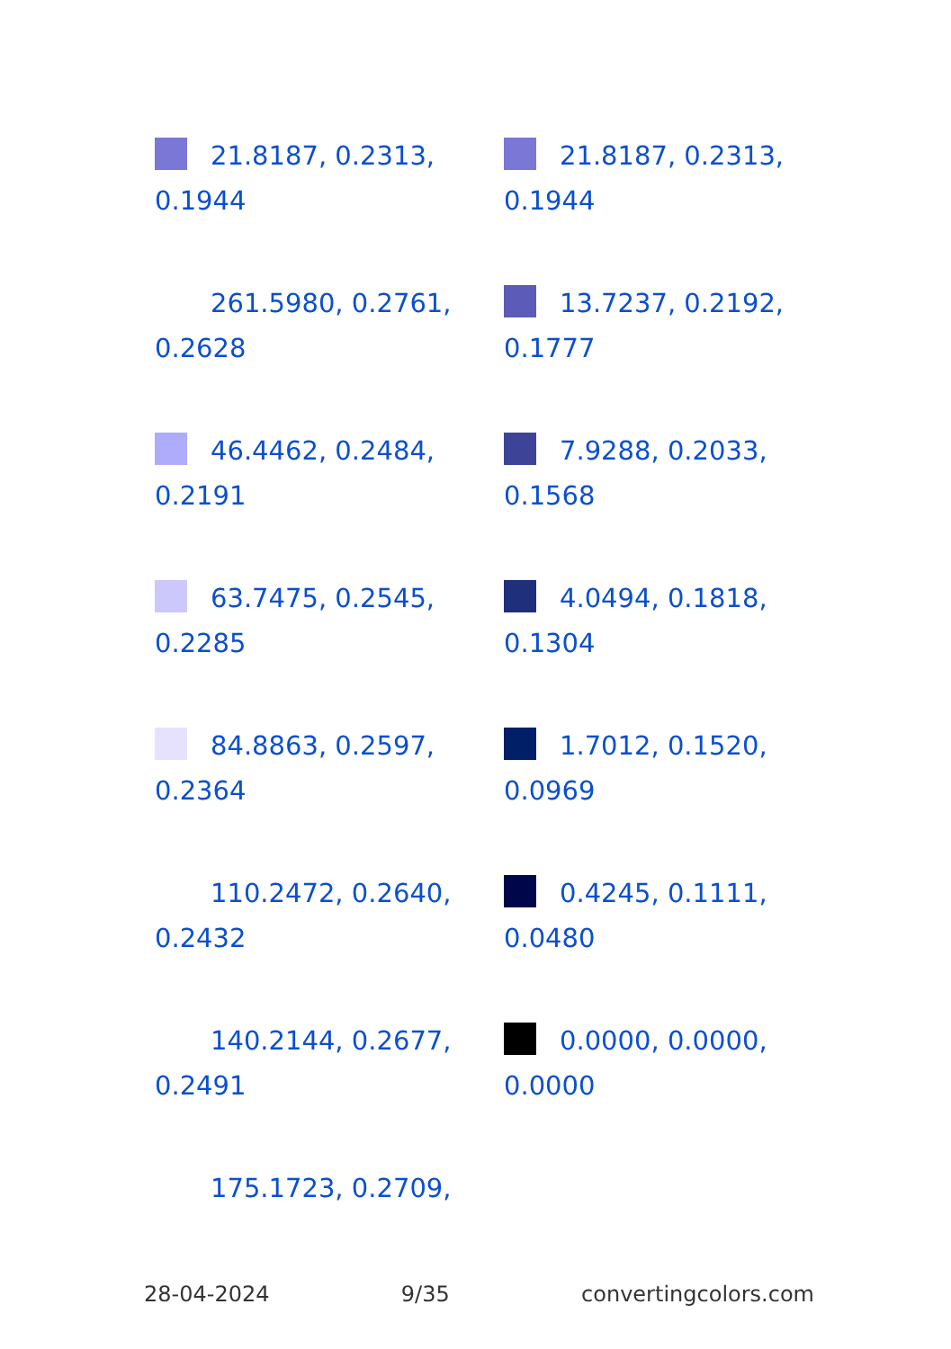21.8187, 0.2313, 0.1944
21.8187, 0.2313, 0.1944
261.5980, 0.2761, 0.2628
13.7237, 0.2192, 0.1777
46.4462, 0.2484, 0.2191
7.9288, 0.2033, 0.1568
63.7475, 0.2545, 0.2285
4.0494, 0.1818, 0.1304
84.8863, 0.2597, 0.2364
1.7012, 0.1520, 0.0969
110.2472, 0.2640, 0.2432
0.4245, 0.1111, 0.0480
140.2144, 0.2677, 0.2491
0.0000, 0.0000, 0.0000
175.1723, 0.2709,
28-04-2024 9/35 convertingcolors.com